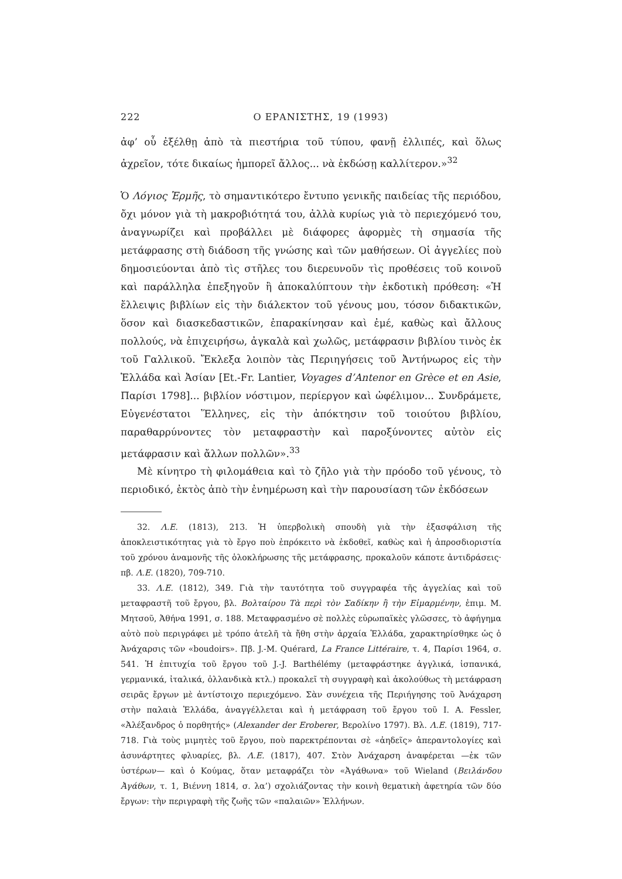222 Ο ΕΡΑΝΙΣΤΗΣ, 19 (1993)
ἀφ’ οὗ ἐξέλθῃ ἀπὸ τὰ πιεστήρια τοῦ τύπου, φανῇ ἐλλιπές, καὶ ὅλως ἀχρεῖον, τότε δικαίως ἠμπορεῖ ἄλλος... νὰ ἐκδώσῃ καλλίτερον.»<sup>32</sup>
Ὁ Λόγιος Ἑρμῆς, τὸ σημαντικότερο ἔντυπο γενικῆς παιδείας τῆς περιόδου, ὄχι μόνον γιὰ τὴ μακροβιότητά του, ἀλλὰ κυρίως γιὰ τὸ περιεχόμενό του, ἀναγνωρίζει καὶ προβάλλει μὲ διάφορες ἀφορμὲς τὴ σημασία τῆς μετάφρασης στὴ διάδοση τῆς γνώσης καὶ τῶν μαθήσεων. Οἱ ἀγγελίες ποὺ δημοσιεύονται ἀπὸ τὶς στῆλες του διερευνοῦν τὶς προθέσεις τοῦ κοινοῦ καὶ παράλληλα ἐπεξηγοῦν ἢ ἀποκαλύπτουν τὴν ἐκδοτικὴ πρόθεση: «Ἡ ἔλλειψις βιβλίων εἰς τὴν διάλεκτον τοῦ γένους μου, τόσον διδακτικῶν, ὅσον καὶ διασκεδαστικῶν, ἐπαρακίνησαν καὶ ἐμέ, καθὼς καὶ ἄλλους πολλούς, νὰ ἐπιχειρήσω, ἀγκαλὰ καὶ χωλῶς, μετάφρασιν βιβλίου τινὸς ἐκ τοῦ Γαλλικοῦ. Ἔκλεξα λοιπὸν τὰς Περιηγήσεις τοῦ Ἀντήνωρος εἰς τὴν Ἑλλάδα καὶ Ἀσίαν [Et.-Fr. Lantier, Voyages d’Antenor en Grèce et en Asie, Παρίσι 1798]... βιβλίον νόστιμον, περίεργον καὶ ὠφέλιμον... Συνδράμετε, Εὐγενέστατοι Ἕλληνες, εἰς τὴν ἀπόκτησιν τοῦ τοιούτου βιβλίου, παραθαρρύνοντες τὸν μεταφραστὴν καὶ παροξύνοντες αὐτὸν εἰς μετάφρασιν καὶ ἄλλων πολλῶν».<sup>33</sup>
Μὲ κίνητρο τὴ φιλομάθεια καὶ τὸ ζῆλο γιὰ τὴν πρόοδο τοῦ γένους, τὸ περιοδικό, ἐκτὸς ἀπὸ τὴν ἐνημέρωση καὶ τὴν παρουσίαση τῶν ἐκδόσεων
32. Λ.Ε. (1813), 213. Ἡ ὑπερβολικὴ σπουδὴ γιὰ τὴν ἐξασφάλιση τῆς ἀποκλειστικότητας γιὰ τὸ ἔργο ποὺ ἐπρόκειτο νὰ ἐκδοθεῖ, καθὼς καὶ ἡ ἀπροσδιοριστία τοῦ χρόνου ἀναμονῆς τῆς ὁλοκλήρωσης τῆς μετάφρασης, προκαλοῦν κάποτε ἀντιδράσεις· πβ. Λ.Ε. (1820), 709-710.
33. Λ.Ε. (1812), 349. Γιὰ τὴν ταυτότητα τοῦ συγγραφέα τῆς ἀγγελίας καὶ τοῦ μεταφραστῆ τοῦ ἔργου, βλ. Βολταίρου Τὰ περὶ τὸν Σαδίκην ἢ τὴν Εἱμαρμένην, ἐπιμ. Μ. Μητσοῦ, Ἀθήνα 1991, σ. 188. Μεταφρασμένο σὲ πολλὲς εὐρωπαϊκὲς γλῶσσες, τὸ ἀφήγημα αὐτὸ ποὺ περιγράφει μὲ τρόπο ἀτελῆ τὰ ἤθη στὴν ἀρχαία Ἑλλάδα, χαρακτηρίσθηκε ὡς ὁ Ἀνάχαρσις τῶν «boudoirs». Πβ. J.-M. Quérard, La France Littéraire, τ. 4, Παρίσι 1964, σ. 541. Ἡ ἐπιτυχία τοῦ ἔργου τοῦ J.-J. Barthélémy (μεταφράστηκε ἀγγλικά, ἱσπανικά, γερμανικά, ἰταλικά, ὀλλανδικὰ κτλ.) προκαλεῖ τὴ συγγραφὴ καὶ ἀκολούθως τὴ μετάφραση σειρᾶς ἔργων μὲ ἀντίστοιχο περιεχόμενο. Σὰν συνέχεια τῆς Περιήγησης τοῦ Ἀνάχαρση στὴν παλαιὰ Ἑλλάδα, ἀναγγέλλεται καὶ ἡ μετάφραση τοῦ ἔργου τοῦ I. A. Fessler, «Ἀλέξανδρος ὁ πορθητής» (Alexander der Eroberer, Βερολίνο 1797). Βλ. Λ.Ε. (1819), 717-718. Γιὰ τοὺς μιμητὲς τοῦ ἔργου, ποὺ παρεκτρέπονται σὲ «ἀηδεῖς» ἀπεραντολογίες καὶ ἀσυνάρτητες φλυαρίες, βλ. Λ.Ε. (1817), 407. Στὸν Ἀνάχαρση ἀναφέρεται —ἐκ τῶν ὑστέρων— καὶ ὁ Κούμας, ὅταν μεταφράζει τὸν «Ἀγάθωνα» τοῦ Wieland (Βειλάνδου Ἀγάθων, τ. 1, Βιέννη 1814, σ. λα’) σχολιάζοντας τὴν κοινὴ θεματικὴ ἀφετηρία τῶν δύο ἔργων: τὴν περιγραφὴ τῆς ζωῆς τῶν «παλαιῶν» Ἑλλήνων.